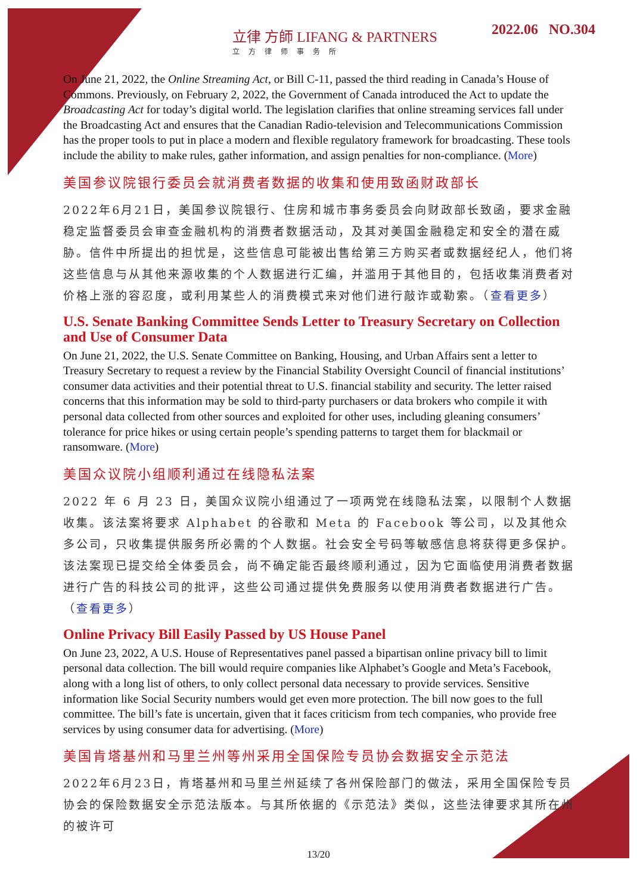立律 方師 LIFANG & PARTNERS
立方律师事务所
2022.06 NO.304
On June 21, 2022, the Online Streaming Act, or Bill C-11, passed the third reading in Canada’s House of Commons. Previously, on February 2, 2022, the Government of Canada introduced the Act to update the Broadcasting Act for today’s digital world. The legislation clarifies that online streaming services fall under the Broadcasting Act and ensures that the Canadian Radio-television and Telecommunications Commission has the proper tools to put in place a modern and flexible regulatory framework for broadcasting. These tools include the ability to make rules, gather information, and assign penalties for non-compliance. (More)
美国参议院银行委员会就消费者数据的收集和使用致函财政部长
2022年6月21日，美国参议院银行、住房和城市事务委员会向财政部长致函，要求金融稳定监督委员会审查金融机构的消费者数据活动，及其对美国金融稳定和安全的潜在威胁。信件中所提出的担忧是，这些信息可能被出售给第三方购买者或数据经纪人，他们将这些信息与从其他来源收集的个人数据进行汇编，并滥用于其他目的，包括收集消费者对价格上涨的容忍度，或利用某些人的消费模式来对他们进行敲诈或勒索。（查看更多）
U.S. Senate Banking Committee Sends Letter to Treasury Secretary on Collection and Use of Consumer Data
On June 21, 2022, the U.S. Senate Committee on Banking, Housing, and Urban Affairs sent a letter to Treasury Secretary to request a review by the Financial Stability Oversight Council of financial institutions’ consumer data activities and their potential threat to U.S. financial stability and security. The letter raised concerns that this information may be sold to third-party purchasers or data brokers who compile it with personal data collected from other sources and exploited for other uses, including gleaning consumers’ tolerance for price hikes or using certain people’s spending patterns to target them for blackmail or ransomware. (More)
美国众议院小组顺利通过在线隐私法案
2022 年 6 月 23 日，美国众议院小组通过了一项两党在线隐私法案，以限制个人数据收集。该法案将要求 Alphabet 的谷歌和 Meta 的 Facebook 等公司，以及其他众多公司，只收集提供服务所必需的个人数据。社会安全号码等敏感信息将获得更多保护。该法案现已提交给全体委员会，尚不确定能否最终顺利通过，因为它面临使用消费者数据进行广告的科技公司的批评，这些公司通过提供免费服务以使用消费者数据进行广告。（查看更多）
Online Privacy Bill Easily Passed by US House Panel
On June 23, 2022, A U.S. House of Representatives panel passed a bipartisan online privacy bill to limit personal data collection. The bill would require companies like Alphabet’s Google and Meta’s Facebook, along with a long list of others, to only collect personal data necessary to provide services. Sensitive information like Social Security numbers would get even more protection. The bill now goes to the full committee. The bill’s fate is uncertain, given that it faces criticism from tech companies, who provide free services by using consumer data for advertising. (More)
美国肯塔基州和马里兰州等州采用全国保险专员协会数据安全示范法
2022年6月23日，肯塔基州和马里兰州延续了各州保险部门的做法，采用全国保险专员协会的保险数据安全示范法版本。与其所依据的《示范法》类似，这些法律要求其所在州的被许可
13/20